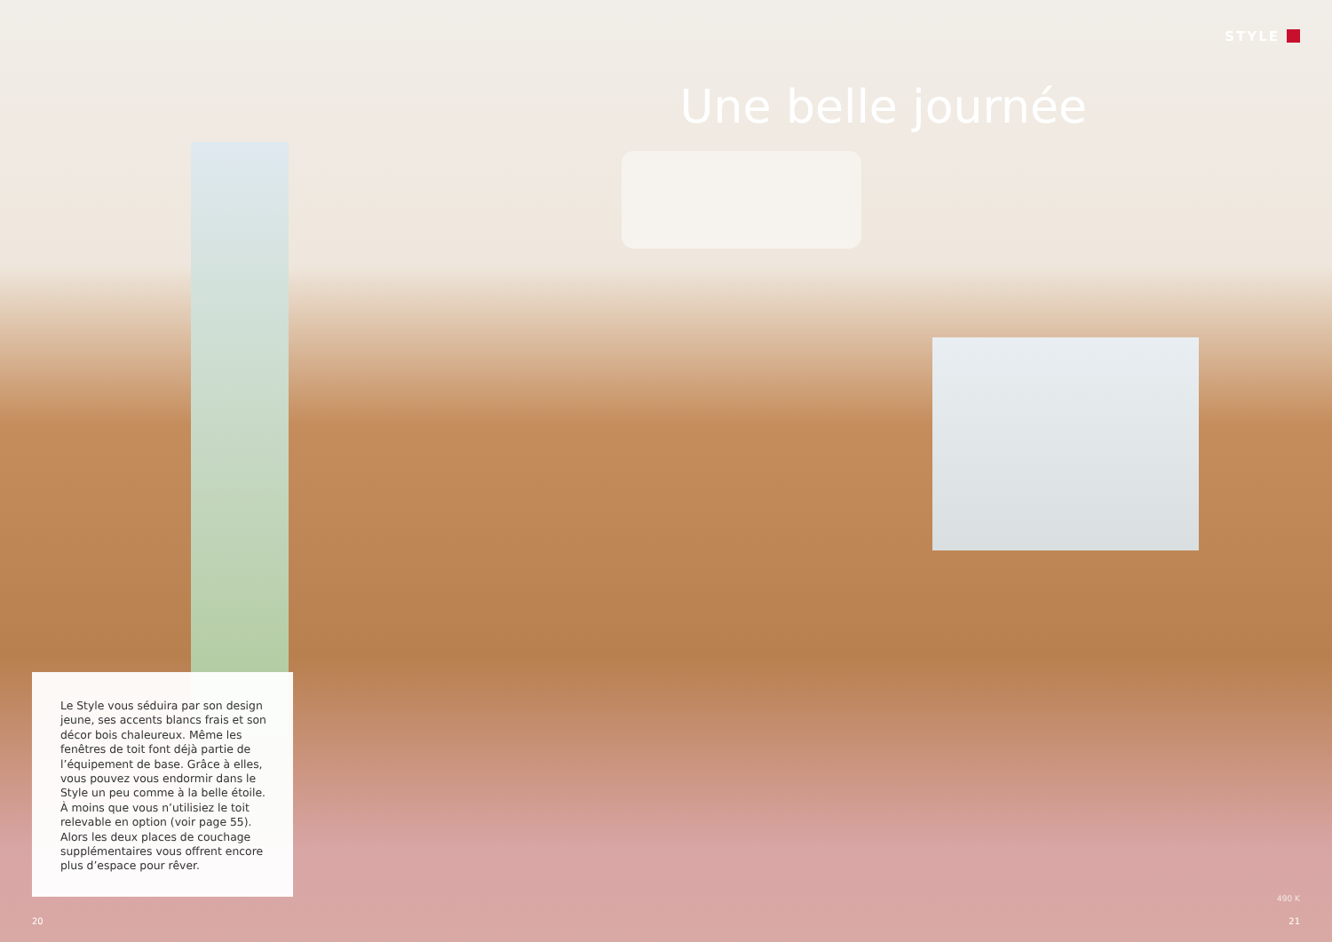STYLE
Une belle journée
Le Style vous séduira par son design jeune, ses accents blancs frais et son décor bois chaleureux. Même les fenêtres de toit font déjà partie de l’équipement de base. Grâce à elles, vous pouvez vous endormir dans le Style un peu comme à la belle étoile. À moins que vous n’utilisiez le toit relevable en option (voir page 55). Alors les deux places de couchage supplé­mentaires vous offrent encore plus d’espace pour rêver.
490 K
20 21